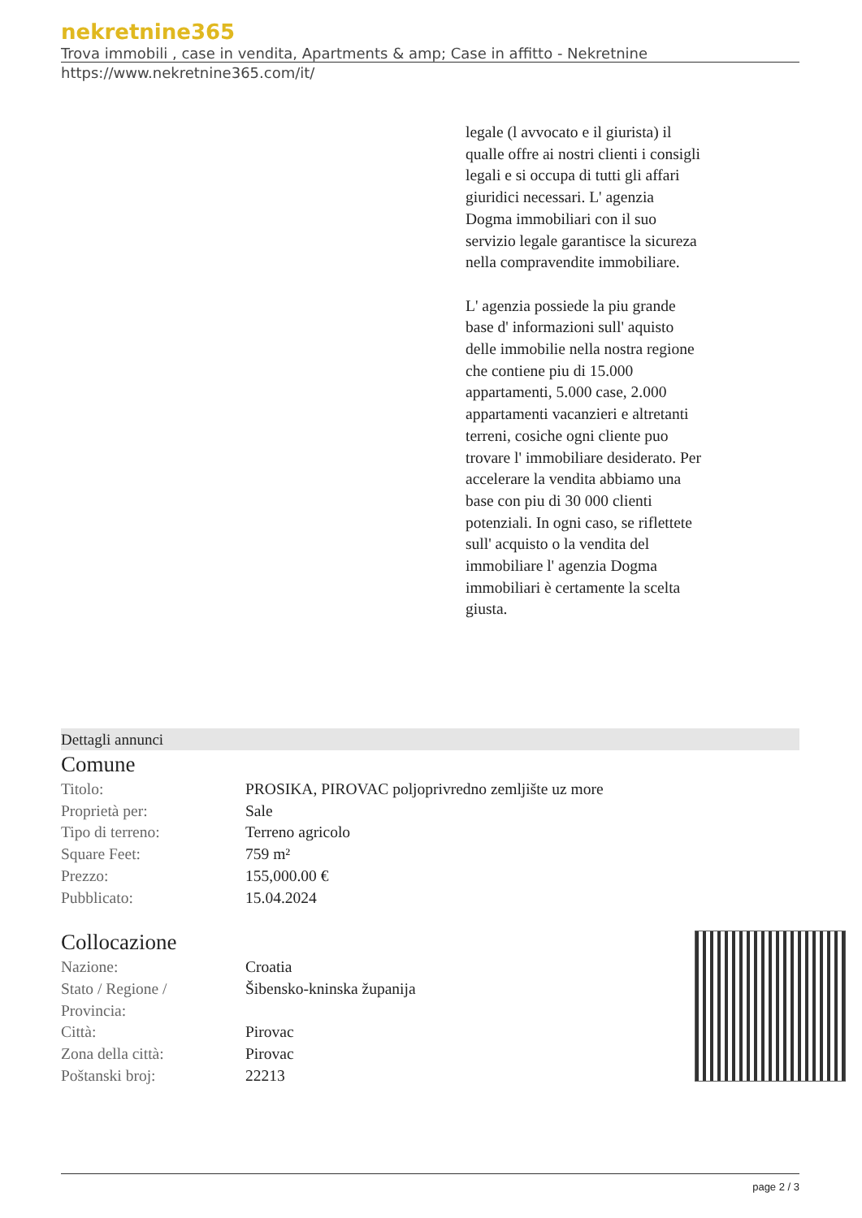nekretnine365
Trova immobili , case in vendita, Apartments & amp; Case in affitto - Nekretnine
https://www.nekretnine365.com/it/
legale (l avvocato e il giurista) il qualle offre ai nostri clienti i consigli legali e si occupa di tutti gli affari giuridici necessari. L' agenzia Dogma immobiliari con il suo servizio legale garantisce la sicureza nella compravendite immobiliare.
L' agenzia possiede la piu grande base d' informazioni sull' aquisto delle immobilie nella nostra regione che contiene piu di 15.000 appartamenti, 5.000 case, 2.000 appartamenti vacanzieri e altretanti terreni, cosiche ogni cliente puo trovare l' immobiliare desiderato. Per accelerare la vendita abbiamo una base con piu di 30 000 clienti potenziali. In ogni caso, se riflettete sull' acquisto o la vendita del immobiliare l' agenzia Dogma immobiliari è certamente la scelta giusta.
Dettagli annunci
Comune
| Titolo: | PROSIKA, PIROVAC poljoprivredno zemljište uz more |
| Proprietà per: | Sale |
| Tipo di terreno: | Terreno agricolo |
| Square Feet: | 759 m² |
| Prezzo: | 155,000.00 € |
| Pubblicato: | 15.04.2024 |
Collocazione
| Nazione: | Croatia |
| Stato / Regione / Provincia: | Šibensko-kninska županija |
| Città: | Pirovac |
| Zona della città: | Pirovac |
| Poštanski broj: | 22213 |
page 2 / 3